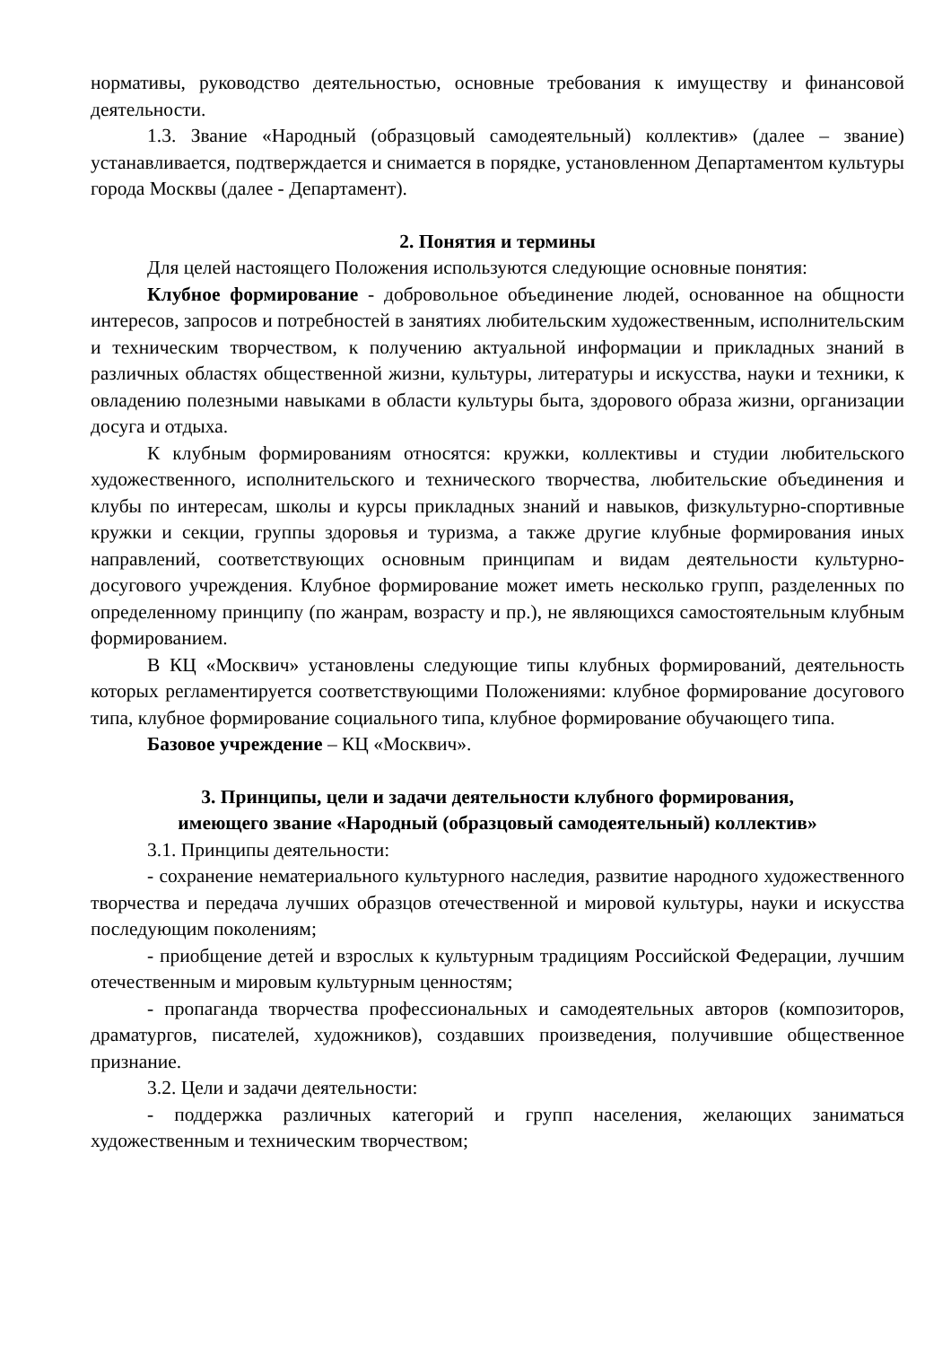нормативы, руководство деятельностью, основные требования к имуществу и финансовой деятельности.
1.3. Звание «Народный (образцовый самодеятельный) коллектив» (далее – звание) устанавливается, подтверждается и снимается в порядке, установленном Департаментом культуры города Москвы (далее - Департамент).
2. Понятия и термины
Для целей настоящего Положения используются следующие основные понятия:
Клубное формирование - добровольное объединение людей, основанное на общности интересов, запросов и потребностей в занятиях любительским художественным, исполнительским и техническим творчеством, к получению актуальной информации и прикладных знаний в различных областях общественной жизни, культуры, литературы и искусства, науки и техники, к овладению полезными навыками в области культуры быта, здорового образа жизни, организации досуга и отдыха.
К клубным формированиям относятся: кружки, коллективы и студии любительского художественного, исполнительского и технического творчества, любительские объединения и клубы по интересам, школы и курсы прикладных знаний и навыков, физкультурно-спортивные кружки и секции, группы здоровья и туризма, а также другие клубные формирования иных направлений, соответствующих основным принципам и видам деятельности культурно-досугового учреждения. Клубное формирование может иметь несколько групп, разделенных по определенному принципу (по жанрам, возрасту и пр.), не являющихся самостоятельным клубным формированием.
В КЦ «Москвич» установлены следующие типы клубных формирований, деятельность которых регламентируется соответствующими Положениями: клубное формирование досугового типа, клубное формирование социального типа, клубное формирование обучающего типа.
Базовое учреждение – КЦ «Москвич».
3. Принципы, цели и задачи деятельности клубного формирования,
имеющего звание «Народный (образцовый самодеятельный) коллектив»
3.1. Принципы деятельности:
- сохранение нематериального культурного наследия, развитие народного художественного творчества и передача лучших образцов отечественной и мировой культуры, науки и искусства последующим поколениям;
- приобщение детей и взрослых к культурным традициям Российской Федерации, лучшим отечественным и мировым культурным ценностям;
- пропаганда творчества профессиональных и самодеятельных авторов (композиторов, драматургов, писателей, художников), создавших произведения, получившие общественное признание.
3.2. Цели и задачи деятельности:
- поддержка различных категорий и групп населения, желающих заниматься художественным и техническим творчеством;